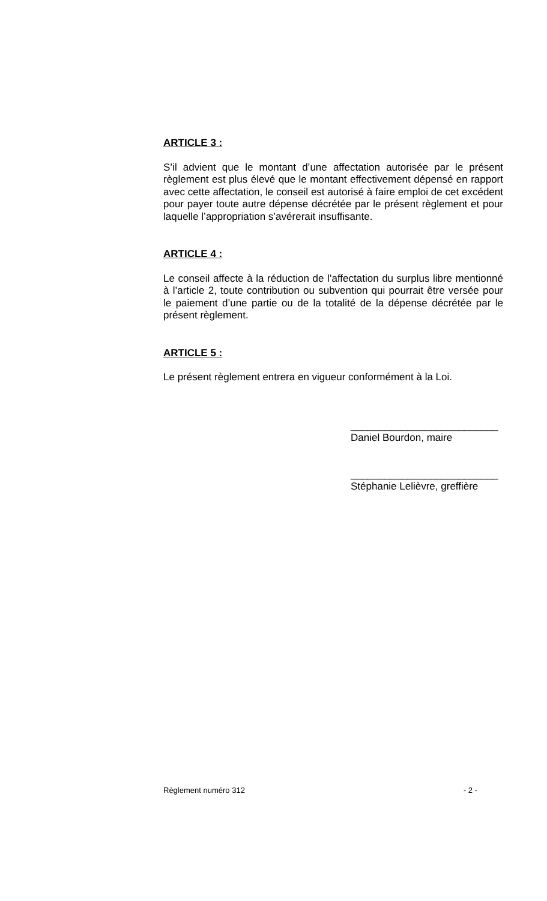ARTICLE 3 :
S’il advient que le montant d’une affectation autorisée par le présent règlement est plus élevé que le montant effectivement dépensé en rapport avec cette affectation, le conseil est autorisé à faire emploi de cet excédent pour payer toute autre dépense décrétée par le présent règlement et pour laquelle l’appropriation s’avérerait insuffisante.
ARTICLE 4 :
Le conseil affecte à la réduction de l’affectation du surplus libre mentionné à l’article 2, toute contribution ou subvention qui pourrait être versée pour le paiement d’une partie ou de la totalité de la dépense décrétée par le présent règlement.
ARTICLE 5 :
Le présent règlement entrera en vigueur conformément à la Loi.
__________________________
Daniel Bourdon, maire
__________________________
Stéphanie Lelièvre, greffière
Règlement numéro 312 - 2 -